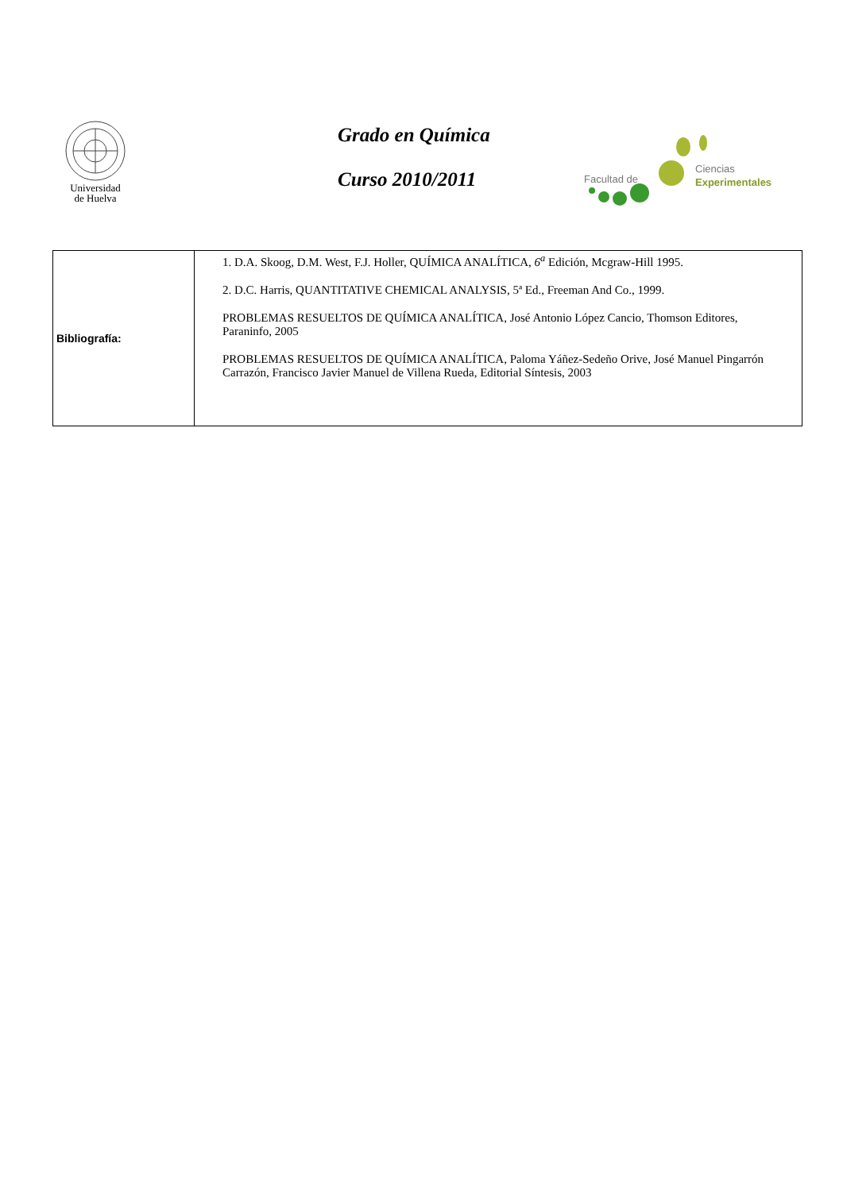Universidad
de Huelva
Grado en Química
Curso 2010/2011
Facultad de
Ciencias
Experimentales
| Bibliografía: | 1. D.A. Skoog, D.M. West, F.J. Holler, QUÍMICA ANALÍTICA, 6<sup>a</sup> Edición, Mcgraw-Hill 1995. 2. D.C. Harris, QUANTITATIVE CHEMICAL ANALYSIS, 5ª Ed., Freeman And Co., 1999. PROBLEMAS RESUELTOS DE QUÍMICA ANALÍTICA, José Antonio López Cancio, Thomson Editores, Paraninfo, 2005 PROBLEMAS RESUELTOS DE QUÍMICA ANALÍTICA, Paloma Yáñez-Sedeño Orive, José Manuel Pingarrón Carrazón, Francisco Javier Manuel de Villena Rueda, Editorial Síntesis, 2003 |